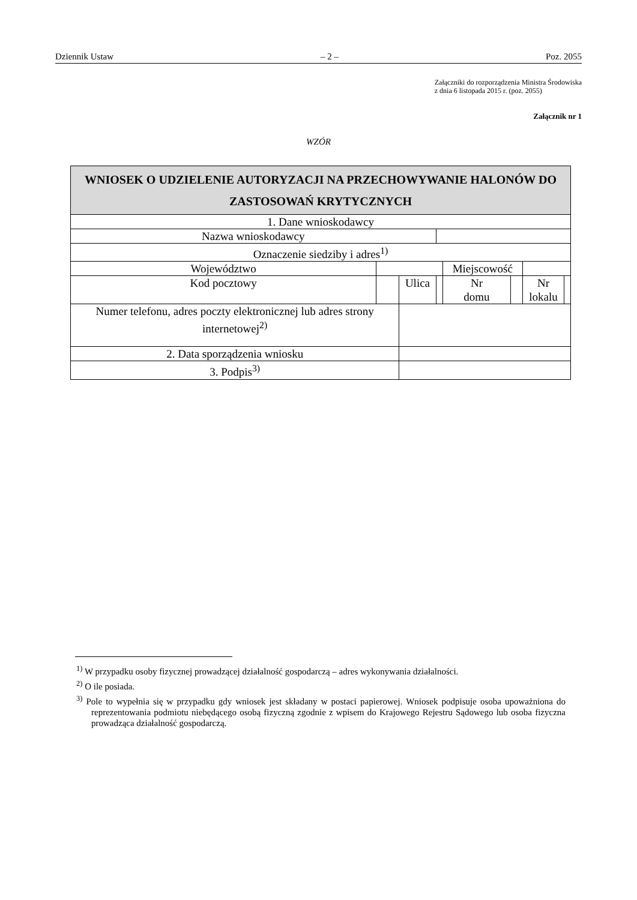Dziennik Ustaw – 2 – Poz. 2055
Załączniki do rozporządzenia Ministra Środowiska
z dnia 6 listopada 2015 r. (poz. 2055)
Załącznik nr 1
WZÓR
| WNIOSEK O UDZIELENIE AUTORYZACJI NA PRZECHOWYWANIE HALONÓW DO ZASTOSOWAŃ KRYTYCZNYCH | | | | | | | |
| 1. Dane wnioskodawcy | | | | | | | |
| Nazwa wnioskodawcy | | | | | | | |
| Oznaczenie siedziby i adres<sup>1)</sup> | | | | | | | |
| Województwo | | | | Miejscowość | | | |
| Kod pocztowy | | Ulica | | Nr domu | | Nr lokalu | |
| Numer telefonu, adres poczty elektronicznej lub adres strony internetowej<sup>2)</sup> | | | | | | | |
| 2. Data sporządzenia wniosku | | | | | | | |
| 3. Podpis<sup>3)</sup> | | | | | | | |
<sup>1)</sup> W przypadku osoby fizycznej prowadzącej działalność gospodarczą – adres wykonywania działalności.
<sup>2)</sup> O ile posiada.
<sup>3)</sup> Pole to wypełnia się w przypadku gdy wniosek jest składany w postaci papierowej. Wniosek podpisuje osoba upoważniona do reprezentowania podmiotu niebędącego osobą fizyczną zgodnie z wpisem do Krajowego Rejestru Sądowego lub osoba fizyczna prowadząca działalność gospodarczą.